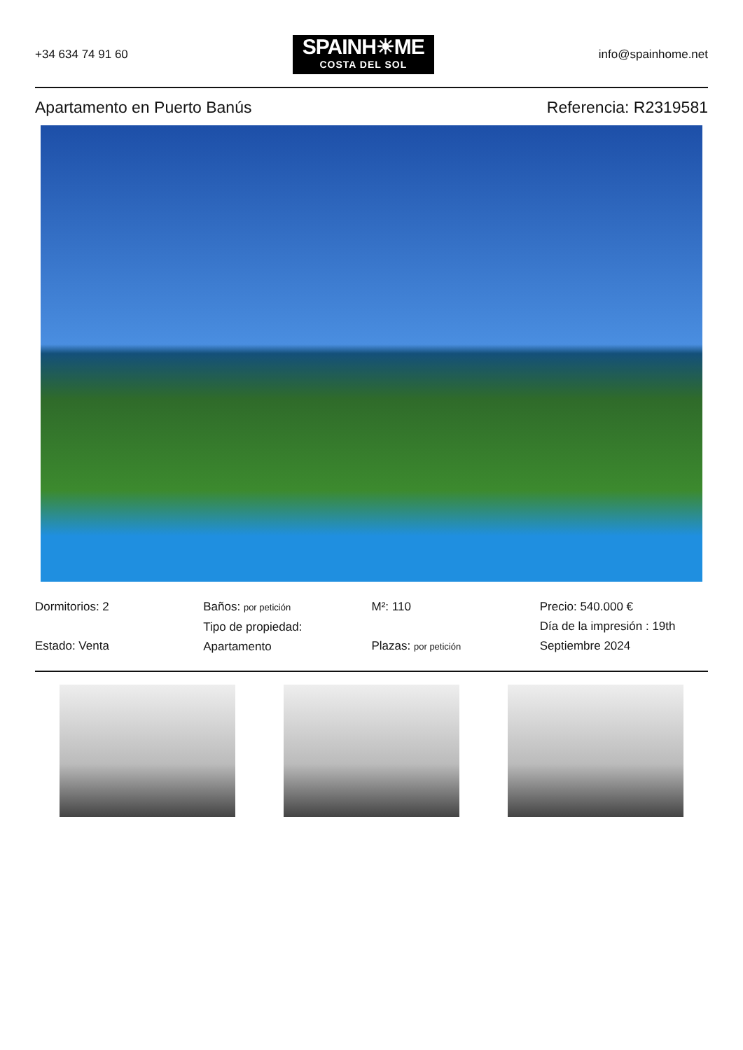+34 634 74 91 60
SPAINH☀ME
COSTA DEL SOL
info@spainhome.net
Apartamento en Puerto Banús Referencia: R2319581
Dormitorios: 2
Estado: Venta
Baños: por petición
Tipo de propiedad:
Apartamento
M²: 110
Plazas: por petición
Precio: 540.000 €
Día de la impresión : 19th Septiembre 2024